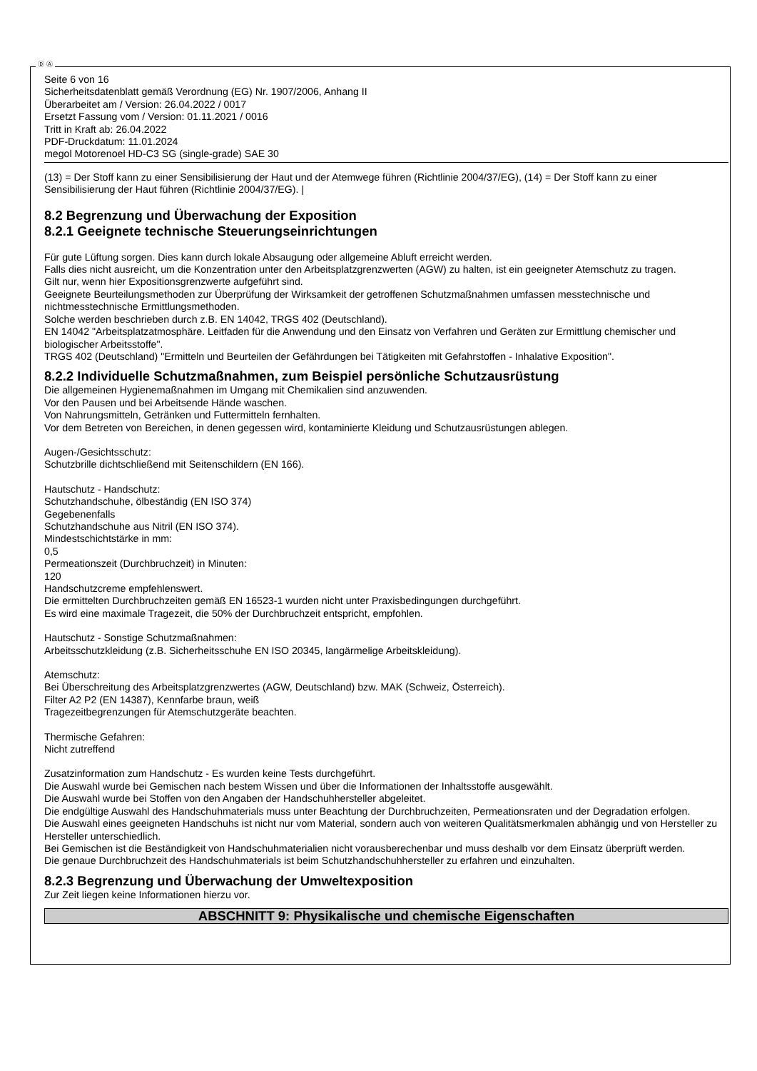Ⓓ Ⓐ
Seite 6 von 16
Sicherheitsdatenblatt gemäß Verordnung (EG) Nr. 1907/2006, Anhang II
Überarbeitet am / Version: 26.04.2022 / 0017
Ersetzt Fassung vom / Version: 01.11.2021 / 0016
Tritt in Kraft ab: 26.04.2022
PDF-Druckdatum: 11.01.2024
megol Motorenoel HD-C3 SG (single-grade) SAE 30
(13) = Der Stoff kann zu einer Sensibilisierung der Haut und der Atemwege führen (Richtlinie 2004/37/EG), (14) = Der Stoff kann zu einer Sensibilisierung der Haut führen (Richtlinie 2004/37/EG). |
8.2 Begrenzung und Überwachung der Exposition
8.2.1 Geeignete technische Steuerungseinrichtungen
Für gute Lüftung sorgen. Dies kann durch lokale Absaugung oder allgemeine Abluft erreicht werden.
Falls dies nicht ausreicht, um die Konzentration unter den Arbeitsplatzgrenzwerten (AGW) zu halten, ist ein geeigneter Atemschutz zu tragen.
Gilt nur, wenn hier Expositionsgrenzwerte aufgeführt sind.
Geeignete Beurteilungsmethoden zur Überprüfung der Wirksamkeit der getroffenen Schutzmaßnahmen umfassen messtechnische und nichtmesstechnische Ermittlungsmethoden.
Solche werden beschrieben durch z.B. EN 14042, TRGS 402 (Deutschland).
EN 14042 "Arbeitsplatzatmosphäre. Leitfaden für die Anwendung und den Einsatz von Verfahren und Geräten zur Ermittlung chemischer und biologischer Arbeitsstoffe".
TRGS 402 (Deutschland) "Ermitteln und Beurteilen der Gefährdungen bei Tätigkeiten mit Gefahrstoffen - Inhalative Exposition".
8.2.2 Individuelle Schutzmaßnahmen, zum Beispiel persönliche Schutzausrüstung
Die allgemeinen Hygienemaßnahmen im Umgang mit Chemikalien sind anzuwenden.
Vor den Pausen und bei Arbeitsende Hände waschen.
Von Nahrungsmitteln, Getränken und Futtermitteln fernhalten.
Vor dem Betreten von Bereichen, in denen gegessen wird, kontaminierte Kleidung und Schutzausrüstungen ablegen.
Augen-/Gesichtsschutz:
Schutzbrille dichtschließend mit Seitenschildern (EN 166).
Hautschutz - Handschutz:
Schutzhandschuhe, ölbeständig (EN ISO 374)
Gegebenenfalls
Schutzhandschuhe aus Nitril (EN ISO 374).
Mindestschichtstärke in mm:
0,5
Permeationszeit (Durchbruchzeit) in Minuten:
120
Handschutzcreme empfehlenswert.
Die ermittelten Durchbruchzeiten gemäß EN 16523-1 wurden nicht unter Praxisbedingungen durchgeführt.
Es wird eine maximale Tragezeit, die 50% der Durchbruchzeit entspricht, empfohlen.
Hautschutz - Sonstige Schutzmaßnahmen:
Arbeitsschutzkleidung (z.B. Sicherheitsschuhe EN ISO 20345, langärmelige Arbeitskleidung).
Atemschutz:
Bei Überschreitung des Arbeitsplatzgrenzwertes (AGW, Deutschland) bzw. MAK (Schweiz, Österreich).
Filter A2 P2 (EN 14387), Kennfarbe braun, weiß
Tragezeitbegrenzungen für Atemschutzgeräte beachten.
Thermische Gefahren:
Nicht zutreffend
Zusatzinformation zum Handschutz - Es wurden keine Tests durchgeführt.
Die Auswahl wurde bei Gemischen nach bestem Wissen und über die Informationen der Inhaltsstoffe ausgewählt.
Die Auswahl wurde bei Stoffen von den Angaben der Handschuhhersteller abgeleitet.
Die endgültige Auswahl des Handschuhmaterials muss unter Beachtung der Durchbruchzeiten, Permeationsraten und der Degradation erfolgen.
Die Auswahl eines geeigneten Handschuhs ist nicht nur vom Material, sondern auch von weiteren Qualitätsmerkmalen abhängig und von Hersteller zu Hersteller unterschiedlich.
Bei Gemischen ist die Beständigkeit von Handschuhmaterialien nicht vorausberechenbar und muss deshalb vor dem Einsatz überprüft werden.
Die genaue Durchbruchzeit des Handschuhmaterials ist beim Schutzhandschuhhersteller zu erfahren und einzuhalten.
8.2.3 Begrenzung und Überwachung der Umweltexposition
Zur Zeit liegen keine Informationen hierzu vor.
ABSCHNITT 9: Physikalische und chemische Eigenschaften